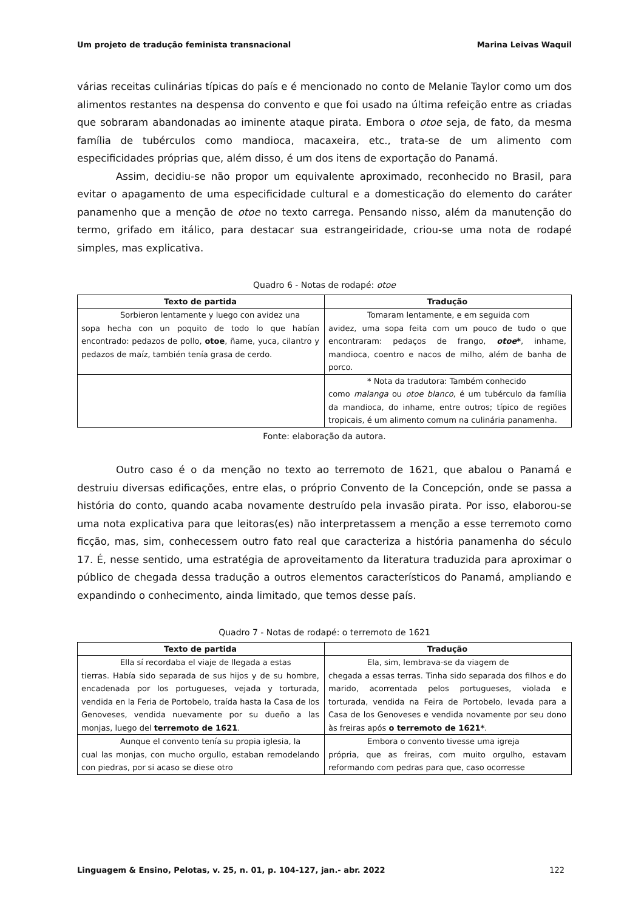Um projeto de tradução feminista transnacional Marina Leivas Waquil
várias receitas culinárias típicas do país e é mencionado no conto de Melanie Taylor como um dos alimentos restantes na despensa do convento e que foi usado na última refeição entre as criadas que sobraram abandonadas ao iminente ataque pirata. Embora o otoe seja, de fato, da mesma família de tubérculos como mandioca, macaxeira, etc., trata-se de um alimento com especificidades próprias que, além disso, é um dos itens de exportação do Panamá.
Assim, decidiu-se não propor um equivalente aproximado, reconhecido no Brasil, para evitar o apagamento de uma especificidade cultural e a domesticação do elemento do caráter panamenho que a menção de otoe no texto carrega. Pensando nisso, além da manutenção do termo, grifado em itálico, para destacar sua estrangeiridade, criou-se uma nota de rodapé simples, mas explicativa.
Quadro 6 - Notas de rodapé: otoe
| Texto de partida | Tradução |
| --- | --- |
| Sorbieron lentamente y luego con avidez una sopa hecha con un poquito de todo lo que habían encontrado: pedazos de pollo, otoe , ñame, yuca, cilantro y pedazos de maíz, también tenía grasa de cerdo. | Tomaram lentamente, e em seguida com avidez, uma sopa feita com um pouco de tudo o que encontraram: pedaços de frango, otoe * , inhame, mandioca, coentro e nacos de milho, além de banha de porco. |
| | * Nota da tradutora: Também conhecido como malanga ou otoe blanco , é um tubérculo da família da mandioca, do inhame, entre outros; típico de regiões tropicais, é um alimento comum na culinária panamenha. |
Fonte: elaboração da autora.
Outro caso é o da menção no texto ao terremoto de 1621, que abalou o Panamá e destruiu diversas edificações, entre elas, o próprio Convento de la Concepción, onde se passa a história do conto, quando acaba novamente destruído pela invasão pirata. Por isso, elaborou-se uma nota explicativa para que leitoras(es) não interpretassem a menção a esse terremoto como ficção, mas, sim, conhecessem outro fato real que caracteriza a história panamenha do século 17. É, nesse sentido, uma estratégia de aproveitamento da literatura traduzida para aproximar o público de chegada dessa tradução a outros elementos característicos do Panamá, ampliando e expandindo o conhecimento, ainda limitado, que temos desse país.
Quadro 7 - Notas de rodapé: o terremoto de 1621
| Texto de partida | Tradução |
| --- | --- |
| Ella sí recordaba el viaje de llegada a estas tierras. Había sido separada de sus hijos y de su hombre, encadenada por los portugueses, vejada y torturada, vendida en la Feria de Portobelo, traída hasta la Casa de los Genoveses, vendida nuevamente por su dueño a las monjas, luego del terremoto de 1621 . | Ela, sim, lembrava-se da viagem de chegada a essas terras. Tinha sido separada dos filhos e do marido, acorrentada pelos portugueses, violada e torturada, vendida na Feira de Portobelo, levada para a Casa de los Genoveses e vendida novamente por seu dono às freiras após o terremoto de 1621* . |
| Aunque el convento tenía su propia iglesia, la cual las monjas, con mucho orgullo, estaban remodelando con piedras, por si acaso se diese otro | Embora o convento tivesse uma igreja própria, que as freiras, com muito orgulho, estavam reformando com pedras para que, caso ocorresse |
Linguagem & Ensino, Pelotas, v. 25, n. 01, p. 104-127, jan.- abr. 2022 122